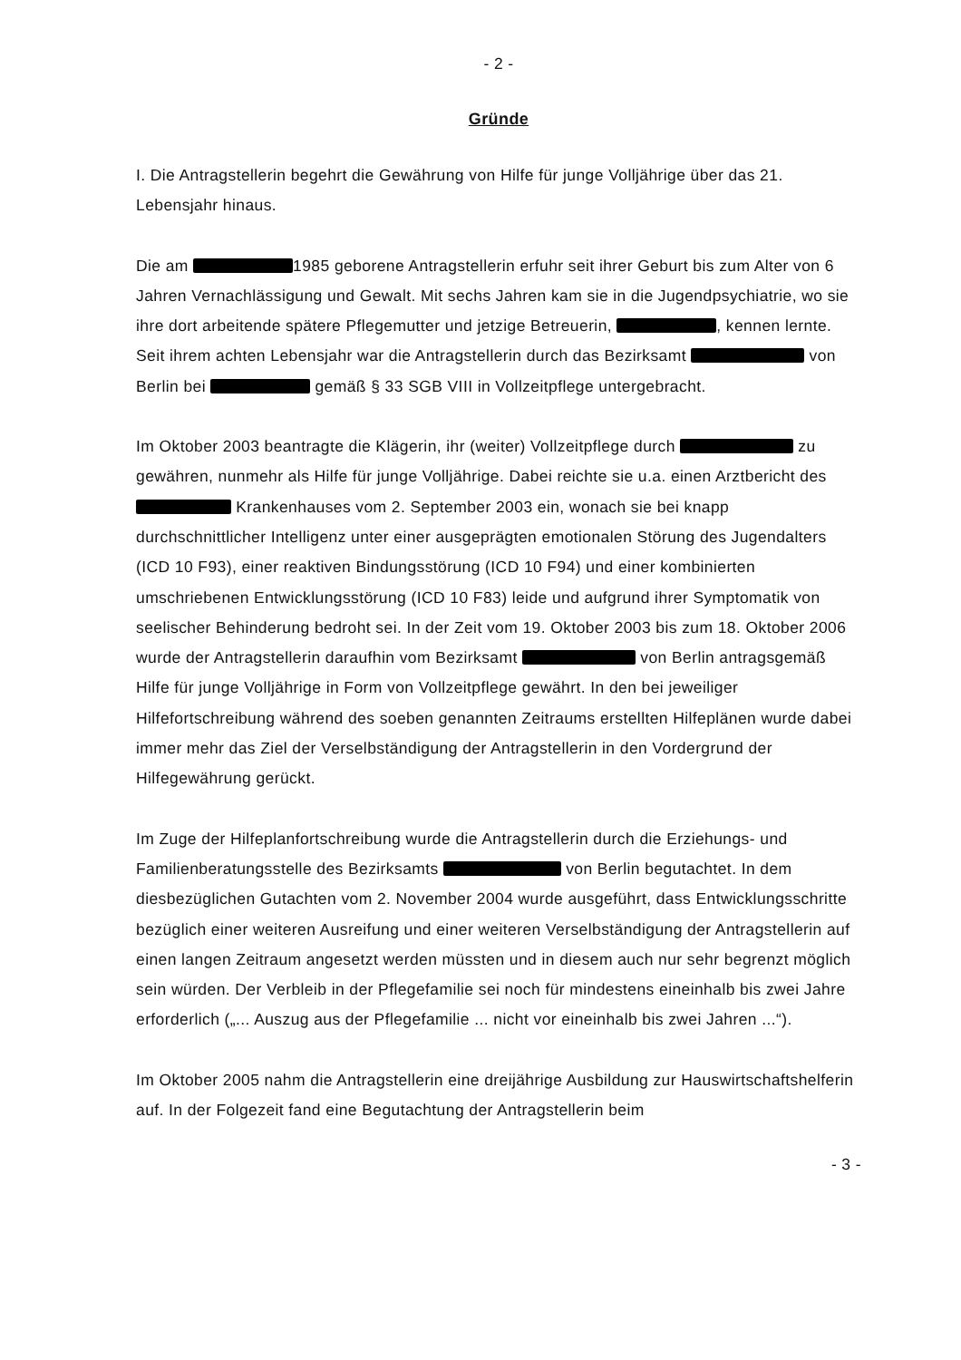- 2 -
Gründe
I. Die Antragstellerin begehrt die Gewährung von Hilfe für junge Volljährige über das 21. Lebensjahr hinaus.
Die am 1985 geborene Antragstellerin erfuhr seit ihrer Geburt bis zum Alter von 6 Jahren Vernachlässigung und Gewalt. Mit sechs Jahren kam sie in die Jugendpsychiatrie, wo sie ihre dort arbeitende spätere Pflegemutter und jetzige Betreuerin, , kennen lernte. Seit ihrem achten Lebensjahr war die Antragstellerin durch das Bezirksamt von Berlin bei gemäß § 33 SGB VIII in Vollzeitpflege untergebracht.
Im Oktober 2003 beantragte die Klägerin, ihr (weiter) Vollzeitpflege durch zu gewähren, nunmehr als Hilfe für junge Volljährige. Dabei reichte sie u.a. einen Arztbericht des Krankenhauses vom 2. September 2003 ein, wonach sie bei knapp durchschnittlicher Intelligenz unter einer ausgeprägten emotionalen Störung des Jugendalters (ICD 10 F93), einer reaktiven Bindungsstörung (ICD 10 F94) und einer kombinierten umschriebenen Entwicklungsstörung (ICD 10 F83) leide und aufgrund ihrer Symptomatik von seelischer Behinderung bedroht sei. In der Zeit vom 19. Oktober 2003 bis zum 18. Oktober 2006 wurde der Antragstellerin daraufhin vom Bezirksamt von Berlin antragsgemäß Hilfe für junge Volljährige in Form von Vollzeitpflege gewährt. In den bei jeweiliger Hilfefortschreibung während des soeben genannten Zeitraums erstellten Hilfeplänen wurde dabei immer mehr das Ziel der Verselbständigung der Antragstellerin in den Vordergrund der Hilfegewährung gerückt.
Im Zuge der Hilfeplanfortschreibung wurde die Antragstellerin durch die Erziehungs- und Familienberatungsstelle des Bezirksamts von Berlin begutachtet. In dem diesbezüglichen Gutachten vom 2. November 2004 wurde ausgeführt, dass Entwicklungsschritte bezüglich einer weiteren Ausreifung und einer weiteren Verselbständigung der Antragstellerin auf einen langen Zeitraum angesetzt werden müssten und in diesem auch nur sehr begrenzt möglich sein würden. Der Verbleib in der Pflegefamilie sei noch für mindestens eineinhalb bis zwei Jahre erforderlich („... Auszug aus der Pflegefamilie ... nicht vor eineinhalb bis zwei Jahren ...“).
Im Oktober 2005 nahm die Antragstellerin eine dreijährige Ausbildung zur Hauswirtschaftshelferin auf. In der Folgezeit fand eine Begutachtung der Antragstellerin beim
- 3 -